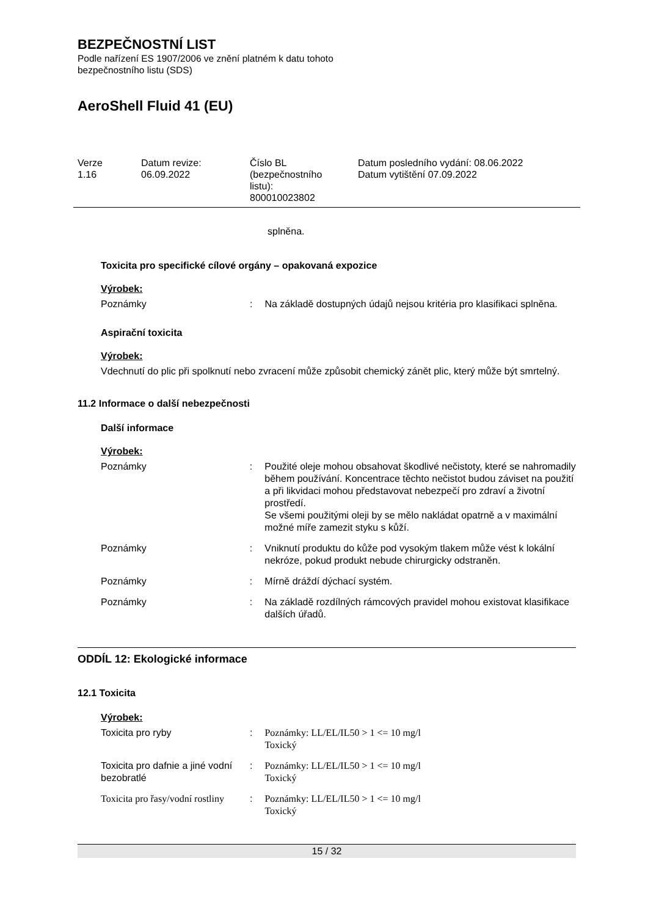BEZPEČNOSTNÍ LIST
Podle nařízení ES 1907/2006 ve znění platném k datu tohoto
bezpečnostního listu (SDS)
AeroShell Fluid 41 (EU)
Verze
1.16
Datum revize:
06.09.2022
Číslo BL
(bezpečnostního
listu):
800010023802
Datum posledního vydání: 08.06.2022
Datum vytištění 07.09.2022
splněna.
Toxicita pro specifické cílové orgány – opakovaná expozice
Výrobek:
| Poznámky | : | Na základě dostupných údajů nejsou kritéria pro klasifikaci splněna. |
Aspirační toxicita
Výrobek:
Vdechnutí do plic při spolknutí nebo zvracení může způsobit chemický zánět plic, který může být smrtelný.
11.2 Informace o další nebezpečnosti
Další informace
Výrobek:
| Poznámky | : | Použité oleje mohou obsahovat škodlivé nečistoty, které se nahromadily během používání. Koncentrace těchto nečistot budou záviset na použití a při likvidaci mohou představovat nebezpečí pro zdraví a životní prostředí. Se všemi použitými oleji by se mělo nakládat opatrně a v maximální možné míře zamezit styku s kůží. |
| Poznámky | : | Vniknutí produktu do kůže pod vysokým tlakem může vést k lokální nekróze, pokud produkt nebude chirurgicky odstraněn. |
| Poznámky | : | Mírně dráždí dýchací systém. |
| Poznámky | : | Na základě rozdílných rámcových pravidel mohou existovat klasifikace dalších úřadů. |
ODDÍL 12: Ekologické informace
12.1 Toxicita
Výrobek:
| Toxicita pro ryby | : | Poznámky: LL/EL/IL50 > 1 <= 10 mg/l Toxický |
| Toxicita pro dafnie a jiné vodní bezobratlé | : | Poznámky: LL/EL/IL50 > 1 <= 10 mg/l Toxický |
| Toxicita pro řasy/vodní rostliny | : | Poznámky: LL/EL/IL50 > 1 <= 10 mg/l Toxický |
15 / 32